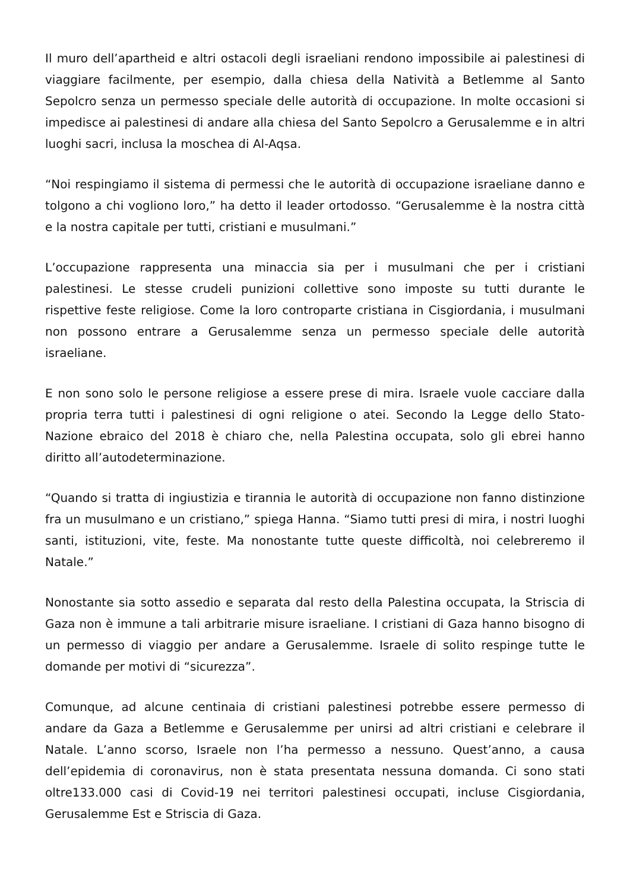Il muro dell’apartheid e altri ostacoli degli israeliani rendono impossibile ai palestinesi di viaggiare facilmente, per esempio, dalla chiesa della Natività a Betlemme al Santo Sepolcro senza un permesso speciale delle autorità di occupazione. In molte occasioni si impedisce ai palestinesi di andare alla chiesa del Santo Sepolcro a Gerusalemme e in altri luoghi sacri, inclusa la moschea di Al-Aqsa.
“Noi respingiamo il sistema di permessi che le autorità di occupazione israeliane danno e tolgono a chi vogliono loro,” ha detto il leader ortodosso. “Gerusalemme è la nostra città e la nostra capitale per tutti, cristiani e musulmani.”
L’occupazione rappresenta una minaccia sia per i musulmani che per i cristiani palestinesi. Le stesse crudeli punizioni collettive sono imposte su tutti durante le rispettive feste religiose. Come la loro controparte cristiana in Cisgiordania, i musulmani non possono entrare a Gerusalemme senza un permesso speciale delle autorità israeliane.
E non sono solo le persone religiose a essere prese di mira. Israele vuole cacciare dalla propria terra tutti i palestinesi di ogni religione o atei. Secondo la Legge dello Stato-Nazione ebraico del 2018 è chiaro che, nella Palestina occupata, solo gli ebrei hanno diritto all’autodeterminazione.
“Quando si tratta di ingiustizia e tirannia le autorità di occupazione non fanno distinzione fra un musulmano e un cristiano,” spiega Hanna. “Siamo tutti presi di mira, i nostri luoghi santi, istituzioni, vite, feste. Ma nonostante tutte queste difficoltà, noi celebreremo il Natale.”
Nonostante sia sotto assedio e separata dal resto della Palestina occupata, la Striscia di Gaza non è immune a tali arbitrarie misure israeliane. I cristiani di Gaza hanno bisogno di un permesso di viaggio per andare a Gerusalemme. Israele di solito respinge tutte le domande per motivi di “sicurezza”.
Comunque, ad alcune centinaia di cristiani palestinesi potrebbe essere permesso di andare da Gaza a Betlemme e Gerusalemme per unirsi ad altri cristiani e celebrare il Natale. L’anno scorso, Israele non l’ha permesso a nessuno. Quest’anno, a causa dell’epidemia di coronavirus, non è stata presentata nessuna domanda. Ci sono stati oltre133.000 casi di Covid-19 nei territori palestinesi occupati, incluse Cisgiordania, Gerusalemme Est e Striscia di Gaza.